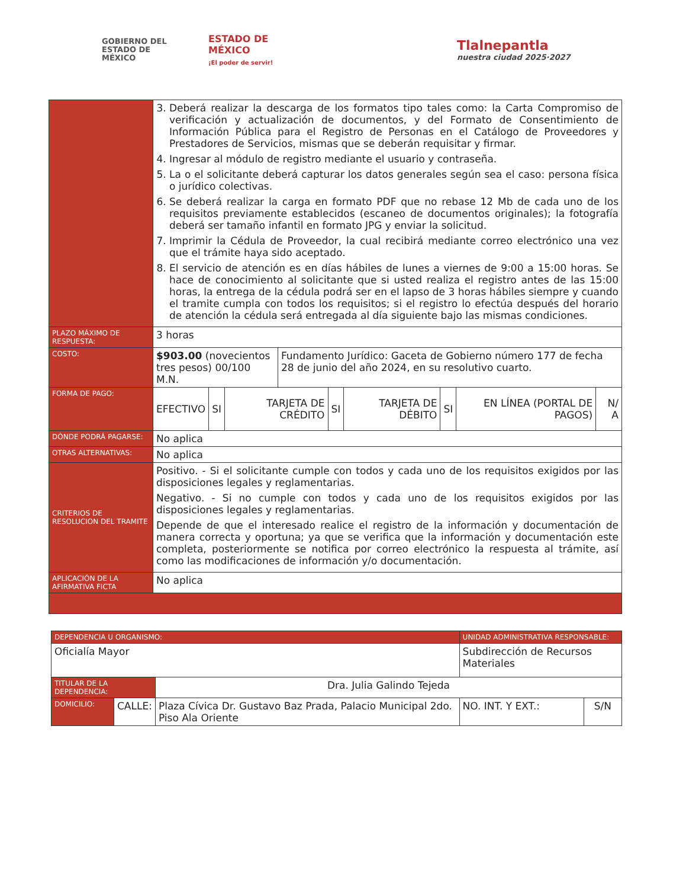GOBIERNO DEL
ESTADO DE
MÉXICO
ESTADO DE MÉXICO
¡El poder de servir!
Tlalnepantla
nuestra ciudad 2025·2027
| | 3. Deberá realizar la descarga de los formatos tipo tales como: la Carta Compromiso de verificación y actualización de documentos, y del Formato de Consentimiento de Información Pública para el Registro de Personas en el Catálogo de Proveedores y Prestadores de Servicios, mismas que se deberán requisitar y firmar. 4. Ingresar al módulo de registro mediante el usuario y contraseña. 5. La o el solicitante deberá capturar los datos generales según sea el caso: persona física o jurídico colectivas. 6. Se deberá realizar la carga en formato PDF que no rebase 12 Mb de cada uno de los requisitos previamente establecidos (escaneo de documentos originales); la fotografía deberá ser tamaño infantil en formato JPG y enviar la solicitud. 7. Imprimir la Cédula de Proveedor, la cual recibirá mediante correo electrónico una vez que el trámite haya sido aceptado. 8. El servicio de atención es en días hábiles de lunes a viernes de 9:00 a 15:00 horas. Se hace de conocimiento al solicitante que si usted realiza el registro antes de las 15:00 horas, la entrega de la cédula podrá ser en el lapso de 3 horas hábiles siempre y cuando el tramite cumpla con todos los requisitos; si el registro lo efectúa después del horario de atención la cédula será entregada al día siguiente bajo las mismas condiciones. |
| PLAZO MÁXIMO DE RESPUESTA: | 3 horas |
| COSTO: | / $903.00 (novecientos tres pesos) 00/100 M.N. / Fundamento Jurídico: Gaceta de Gobierno número 177 de fecha 28 de junio del año 2024, en su resolutivo cuarto. / |
| FORMA DE PAGO: | / EFECTIVO / SI / TARJETA DE CRÉDITO / SI / TARJETA DE DÉBITO / SI / EN LÍNEA (PORTAL DE PAGOS) / N/ A / |
| DÓNDE PODRÁ PAGARSE: | No aplica |
| OTRAS ALTERNATIVAS: | No aplica |
| CRITERIOS DE RESOLUCION DEL TRAMITE | Positivo. - Si el solicitante cumple con todos y cada uno de los requisitos exigidos por las disposiciones legales y reglamentarias. Negativo. - Si no cumple con todos y cada uno de los requisitos exigidos por las disposiciones legales y reglamentarias. Depende de que el interesado realice el registro de la información y documentación de manera correcta y oportuna; ya que se verifica que la información y documentación este completa, posteriormente se notifica por correo electrónico la respuesta al trámite, así como las modificaciones de información y/o documentación. |
| APLICACIÓN DE LA AFIRMATIVA FICTA | No aplica |
| DEPENDENCIA U ORGANISMO: | | | UNIDAD ADMINISTRATIVA RESPONSABLE: | |
| Oficialía Mayor | | | Subdirección de Recursos Materiales | |
| TITULAR DE LA DEPENDENCIA: | | Dra. Julia Galindo Tejeda | | |
| DOMICILIO: | CALLE: | Plaza Cívica Dr. Gustavo Baz Prada, Palacio Municipal 2do. Piso Ala Oriente | NO. INT. Y EXT.: | S/N |